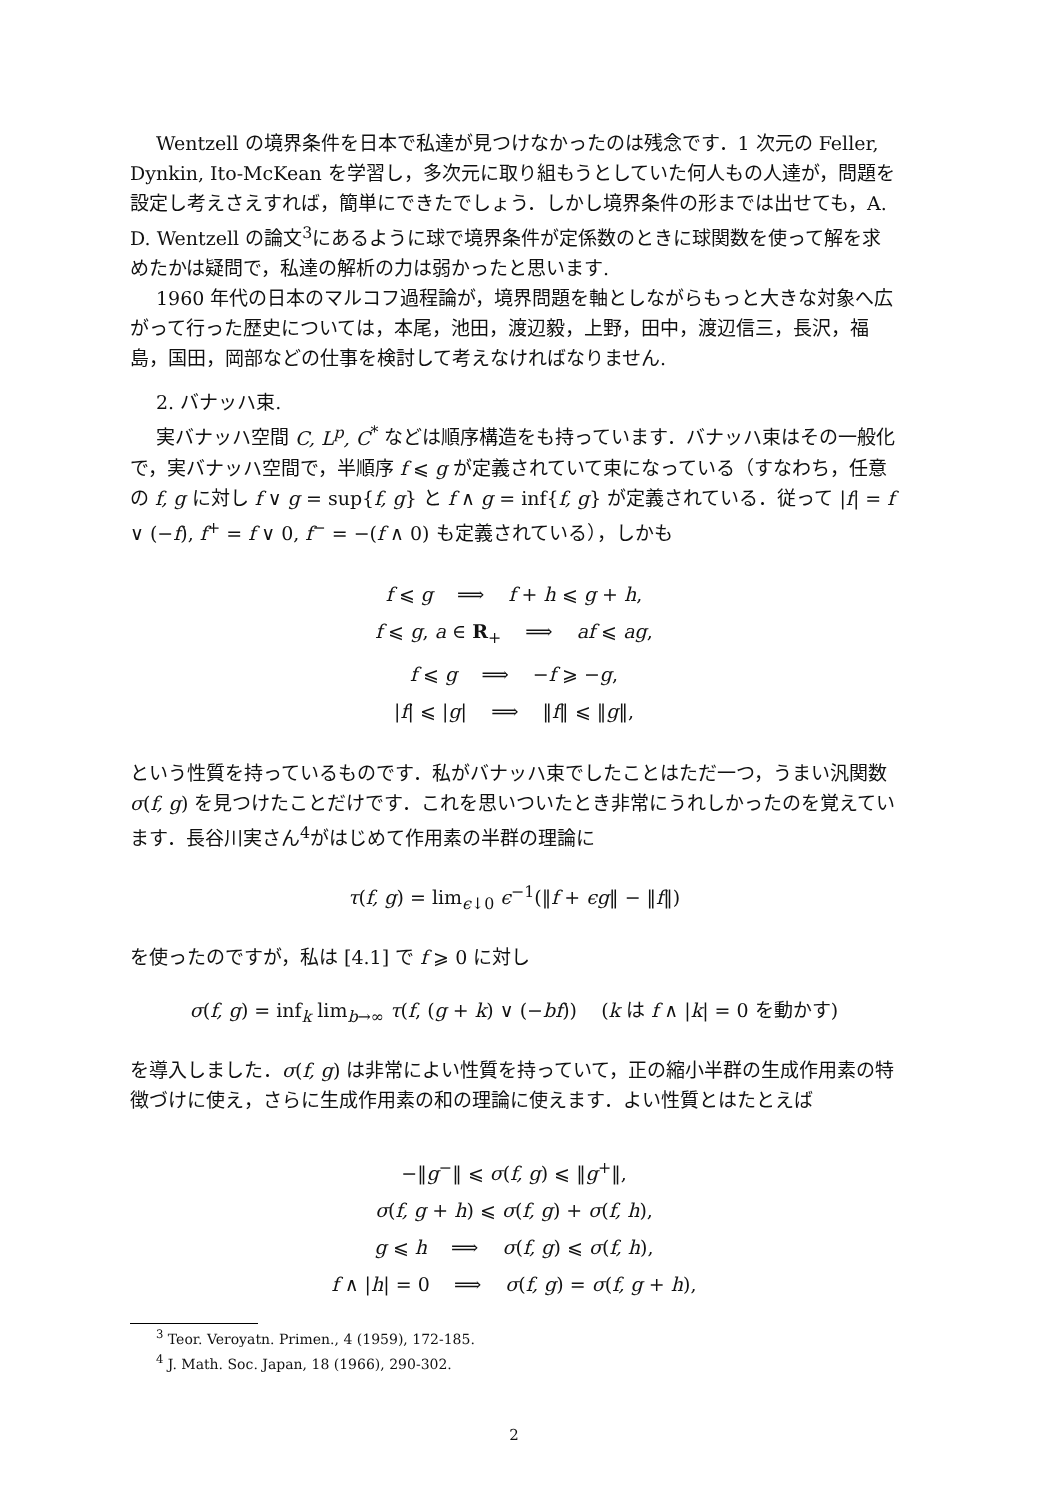Wentzell の境界条件を日本で私達が見つけなかったのは残念です．1 次元の Feller, Dynkin, Ito-McKean を学習し，多次元に取り組もうとしていた何人もの人達が，問題を設定し考えさえすれば，簡単にできたでしょう．しかし境界条件の形までは出せても，A. D. Wentzell の論文<sup>3</sup>にあるように球で境界条件が定係数のときに球関数を使って解を求めたかは疑問で，私達の解析の力は弱かったと思います.
1960 年代の日本のマルコフ過程論が，境界問題を軸としながらもっと大きな対象へ広がって行った歴史については，本尾，池田，渡辺毅，上野，田中，渡辺信三，長沢，福島，国田，岡部などの仕事を検討して考えなければなりません.
2. バナッハ束.
実バナッハ空間 C, L<sup>p</sup>, C<sup>*</sup> などは順序構造をも持っています．バナッハ束はその一般化で，実バナッハ空間で，半順序 f ⩽ g が定義されていて束になっている（すなわち，任意の f, g に対し f ∨ g = sup{f, g} と f ∧ g = inf{f, g} が定義されている．従って |f| = f ∨ (−f), f<sup>+</sup> = f ∨ 0, f<sup>−</sup> = −(f ∧ 0) も定義されている），しかも
f ⩽ g ⟹ f + h ⩽ g + h,
f ⩽ g, a ∈ R<sub>+</sub> ⟹ af ⩽ ag,
f ⩽ g ⟹ −f ⩾ −g,
|f| ⩽ |g| ⟹ ‖f‖ ⩽ ‖g‖,
という性質を持っているものです．私がバナッハ束でしたことはただ一つ，うまい汎関数 σ(f, g) を見つけたことだけです．これを思いついたとき非常にうれしかったのを覚えています．長谷川実さん<sup>4</sup>がはじめて作用素の半群の理論に
τ(f, g) = lim<sub>ϵ↓0</sub> ϵ<sup>−1</sup>(‖f + ϵg‖ − ‖f‖)
を使ったのですが，私は [4.1] で f ⩾ 0 に対し
σ(f, g) = inf<sub>k</sub> lim<sub>b→∞</sub> τ(f, (g + k) ∨ (−bf)) (k は f ∧ |k| = 0 を動かす)
を導入しました．σ(f, g) は非常によい性質を持っていて，正の縮小半群の生成作用素の特徴づけに使え，さらに生成作用素の和の理論に使えます．よい性質とはたとえば
−‖g<sup>−</sup>‖ ⩽ σ(f, g) ⩽ ‖g<sup>+</sup>‖,
σ(f, g + h) ⩽ σ(f, g) + σ(f, h),
g ⩽ h ⟹ σ(f, g) ⩽ σ(f, h),
f ∧ |h| = 0 ⟹ σ(f, g) = σ(f, g + h),
<sup>3</sup> Teor. Veroyatn. Primen., 4 (1959), 172-185.
<sup>4</sup> J. Math. Soc. Japan, 18 (1966), 290-302.
2